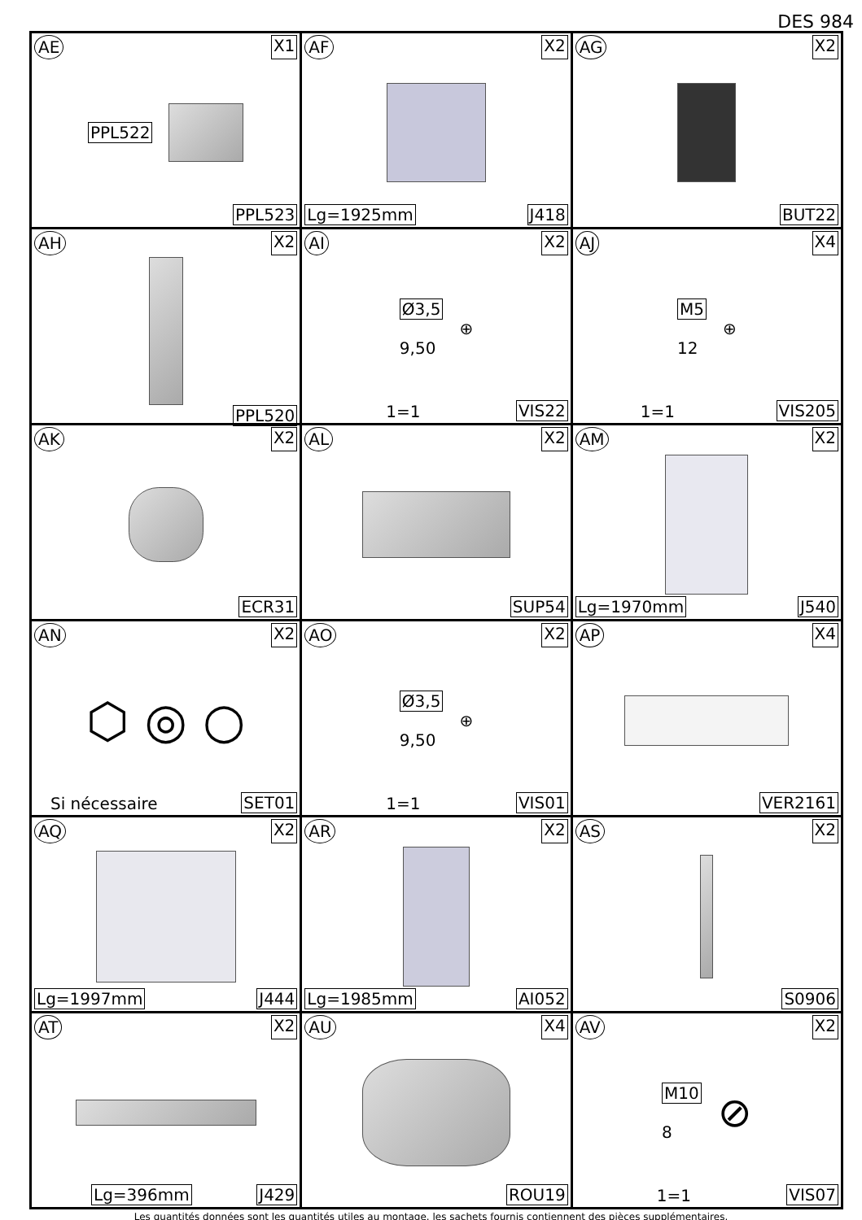DES 984
| AE X1 PPL522 PPL523 | AF X2 Lg=1925mm J418 | AG X2 BUT22 |
| AH X2 PPL520 | AI X2 Ø3,5 9,50 ⊕ 1=1 VIS22 | AJ X4 M5 12 ⊕ 1=1 VIS205 |
| AK X2 ECR31 | AL X2 SUP54 | AM X2 Lg=1970mm J540 |
| AN X2 ⬡ ◎ ○ Si nécessaire SET01 | AO X2 Ø3,5 9,50 ⊕ 1=1 VIS01 | AP X4 VER2161 |
| AQ X2 Lg=1997mm J444 | AR X2 Lg=1985mm AI052 | AS X2 S0906 |
| AT X2 Lg=396mm J429 | AU X4 ROU19 | AV X2 M10 8 ⊘ 1=1 VIS07 |
Les quantités données sont les quantités utiles au montage. les sachets fournis contiennent des pièces supplémentaires.